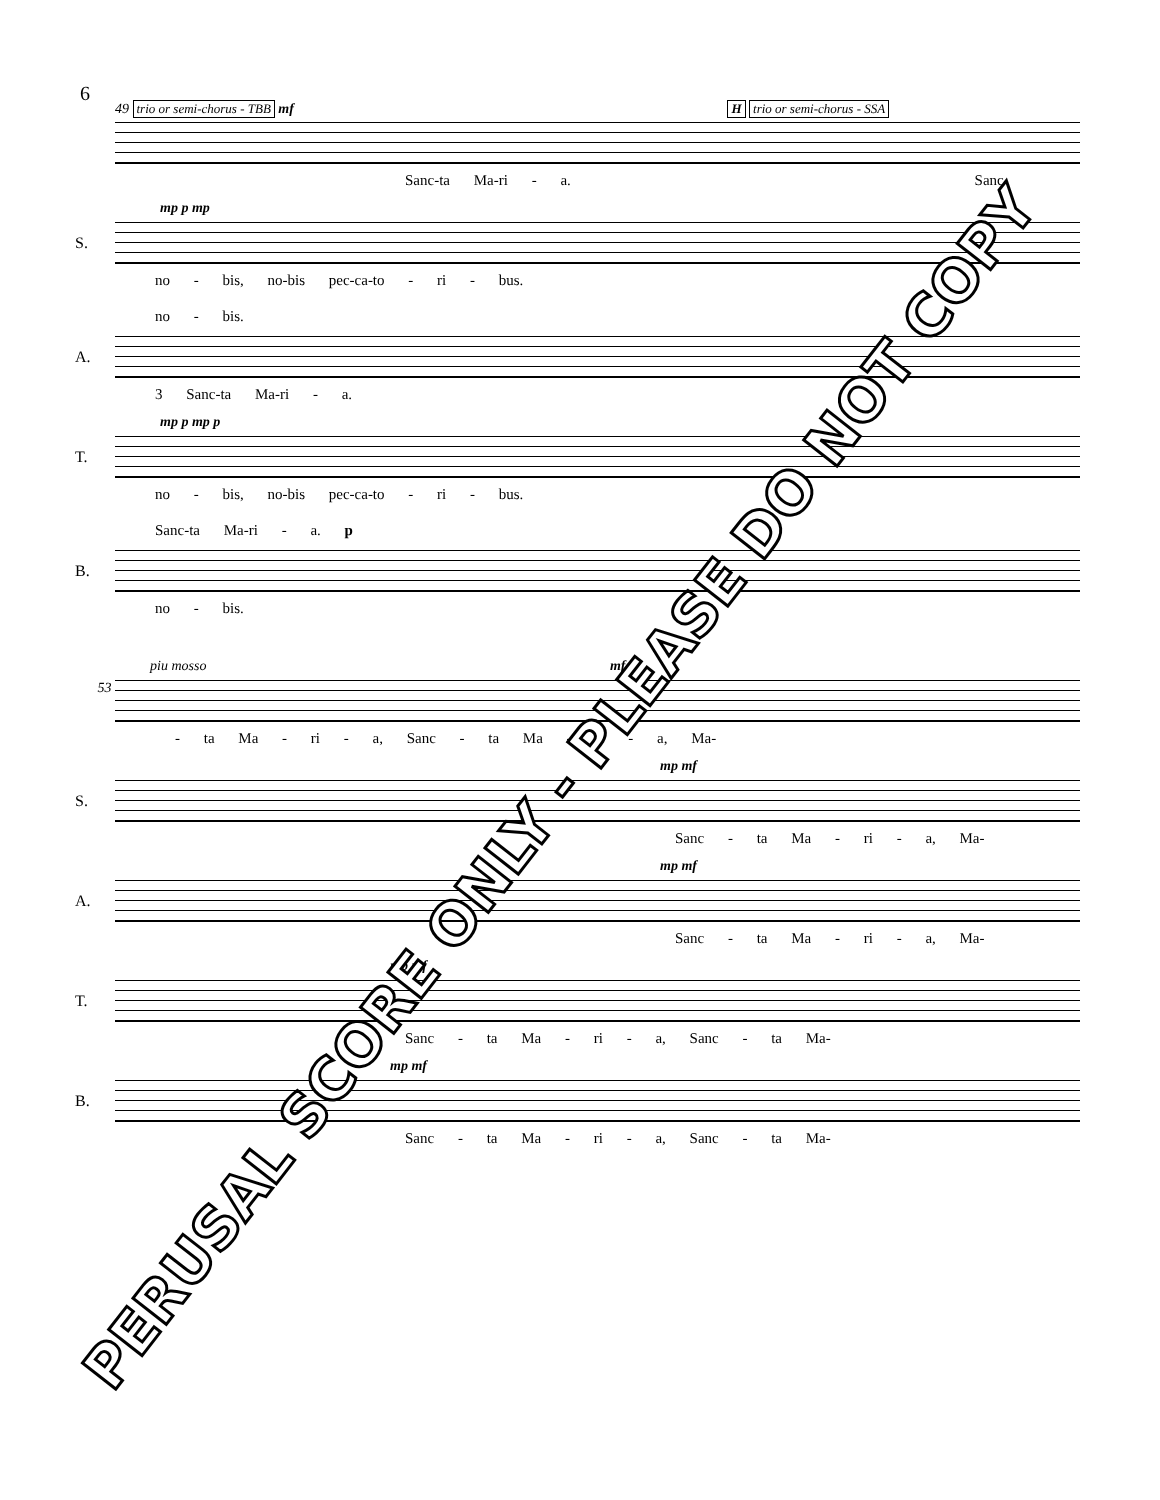6
49 trio or semi-chorus - TBB mf H trio or semi-chorus - SSA
Sanc-ta Ma-ri - a. Sanc
mp p mp
S.
no - bis, no-bis pec-ca-to - ri - bus.
no - bis.
A.
3 Sanc-ta Ma-ri - a.
mp p mp p
T.
no - bis, no-bis pec-ca-to - ri - bus.
Sanc-ta Ma-ri - a. p
B.
no - bis.
piu mosso mf
53
- ta Ma - ri - a, Sanc - ta Ma - ri - a, Ma-
mp mf
S.
Sanc - ta Ma - ri - a, Ma-
mp mf
A.
Sanc - ta Ma - ri - a, Ma-
mp mf
T.
Sanc - ta Ma - ri - a, Sanc - ta Ma-
mp mf
B.
Sanc - ta Ma - ri - a, Sanc - ta Ma-
PERUSAL SCORE ONLY - PLEASE DO NOT COPY